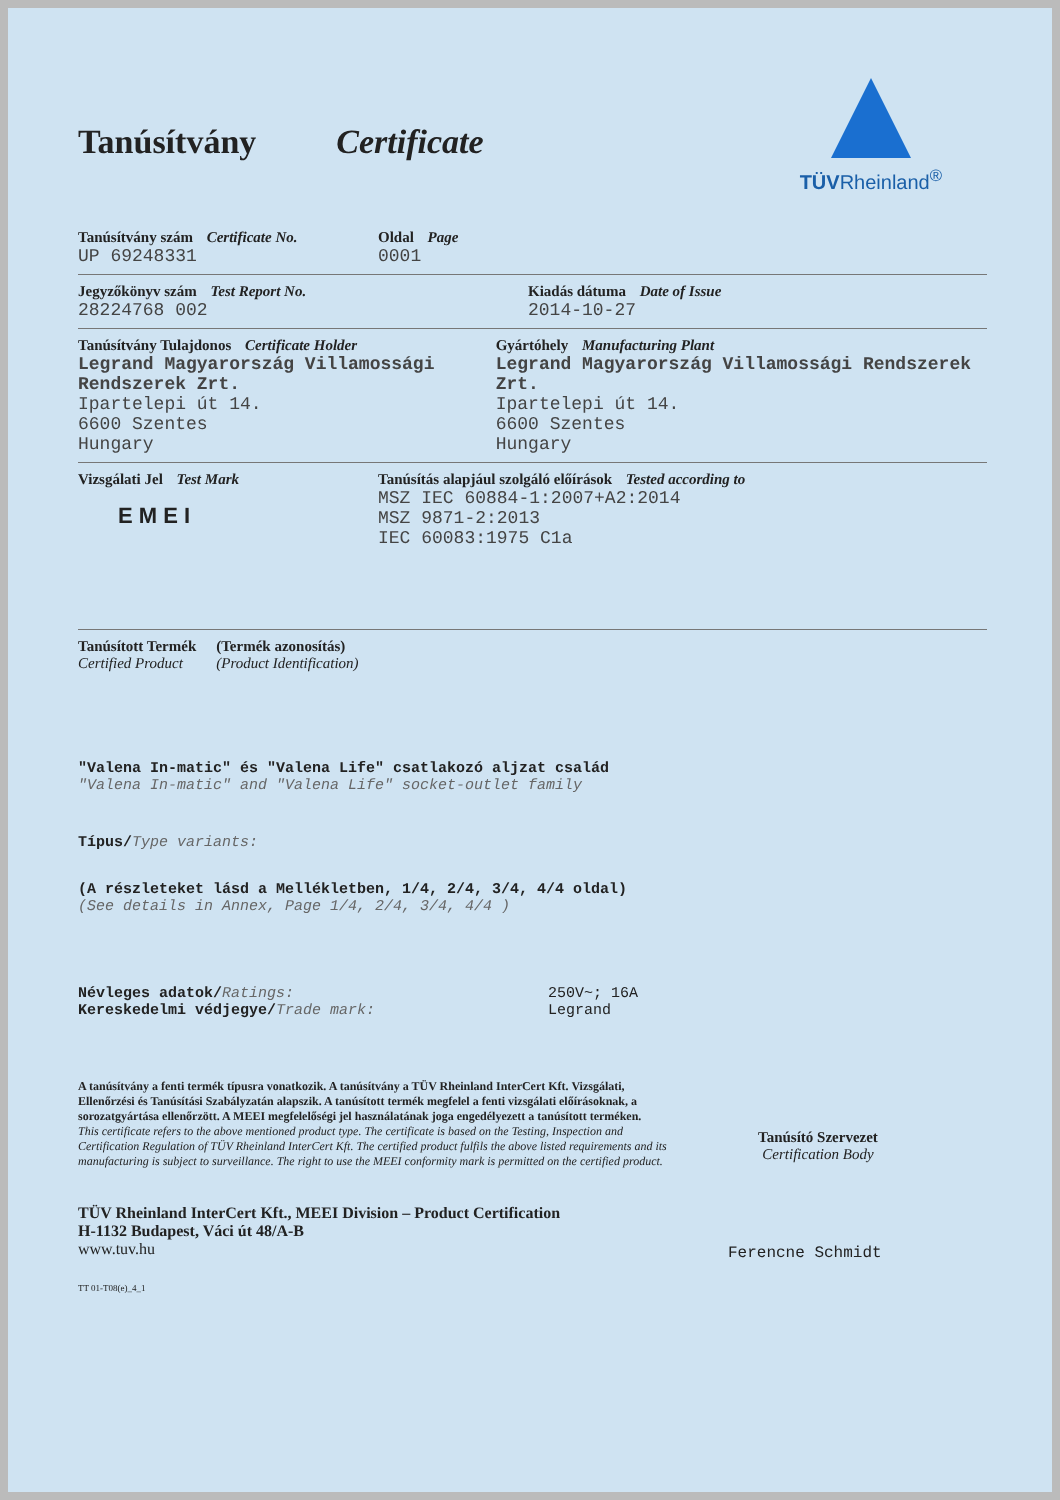TÜVRheinland<sup>®</sup>
Tanúsítvány Certificate
Tanúsítvány szám Certificate No.
UP 69248331
Oldal Page
0001
Jegyzőkönyv szám Test Report No.
28224768 002
Kiadás dátuma Date of Issue
2014-10-27
Tanúsítvány Tulajdonos Certificate Holder
Legrand Magyarország Villamossági Rendszerek Zrt.
Ipartelepi út 14.
6600 Szentes
Hungary
Gyártóhely Manufacturing Plant
Legrand Magyarország Villamossági Rendszerek Zrt.
Ipartelepi út 14.
6600 Szentes
Hungary
Vizsgálati Jel Test Mark
E M E I
Tanúsítás alapjául szolgáló előírások Tested according to
MSZ IEC 60884-1:2007+A2:2014
MSZ 9871-2:2013
IEC 60083:1975 C1a
Tanúsított Termék
Certified Product
(Termék azonosítás)
(Product Identification)
"Valena In-matic" és "Valena Life" csatlakozó aljzat család
"Valena In-matic" and "Valena Life" socket-outlet family
Típus/Type variants:
(A részleteket lásd a Mellékletben, 1/4, 2/4, 3/4, 4/4 oldal)
(See details in Annex, Page 1/4, 2/4, 3/4, 4/4 )
Névleges adatok/Ratings:
Kereskedelmi védjegye/Trade mark:
250V~; 16A
Legrand
A tanúsítvány a fenti termék típusra vonatkozik. A tanúsítvány a TÜV Rheinland InterCert Kft. Vizsgálati, Ellenőrzési és Tanúsítási Szabályzatán alapszik. A tanúsított termék megfelel a fenti vizsgálati előírásoknak, a sorozatgyártása ellenőrzött. A MEEI megfelelőségi jel használatának joga engedélyezett a tanúsított terméken.
This certificate refers to the above mentioned product type. The certificate is based on the Testing, Inspection and Certification Regulation of TÜV Rheinland InterCert Kft. The certified product fulfils the above listed requirements and its manufacturing is subject to surveillance. The right to use the MEEI conformity mark is permitted on the certified product.
Tanúsító Szervezet
Certification Body
TÜV Rheinland InterCert Kft., MEEI Division – Product Certification
H-1132 Budapest, Váci út 48/A-B
www.tuv.hu
TT 01-T08(e)_4_1
Ferencne Schmidt